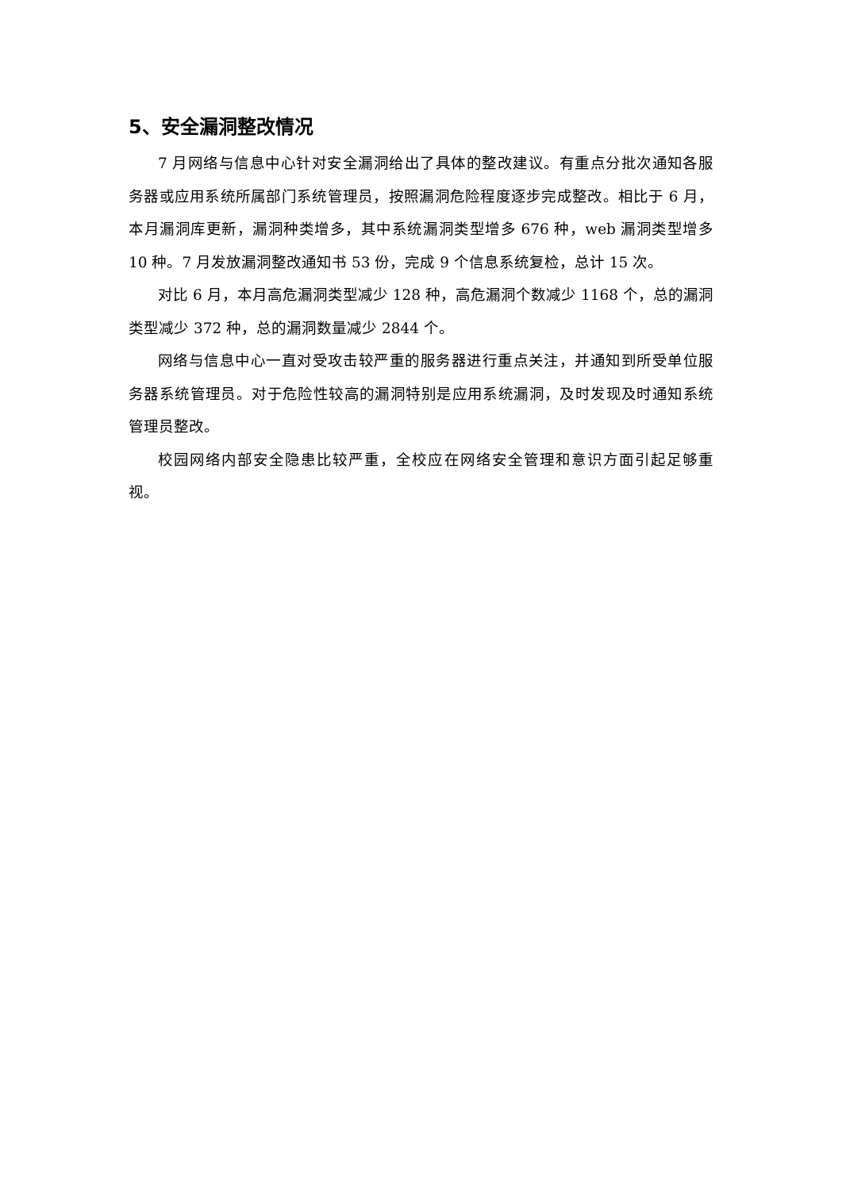5、安全漏洞整改情况
7 月网络与信息中心针对安全漏洞给出了具体的整改建议。有重点分批次通知各服务器或应用系统所属部门系统管理员，按照漏洞危险程度逐步完成整改。相比于 6 月，本月漏洞库更新，漏洞种类增多，其中系统漏洞类型增多 676 种，web 漏洞类型增多 10 种。7 月发放漏洞整改通知书 53 份，完成 9 个信息系统复检，总计 15 次。
对比 6 月，本月高危漏洞类型减少 128 种，高危漏洞个数减少 1168 个，总的漏洞类型减少 372 种，总的漏洞数量减少 2844 个。
网络与信息中心一直对受攻击较严重的服务器进行重点关注，并通知到所受单位服务器系统管理员。对于危险性较高的漏洞特别是应用系统漏洞，及时发现及时通知系统管理员整改。
校园网络内部安全隐患比较严重，全校应在网络安全管理和意识方面引起足够重视。